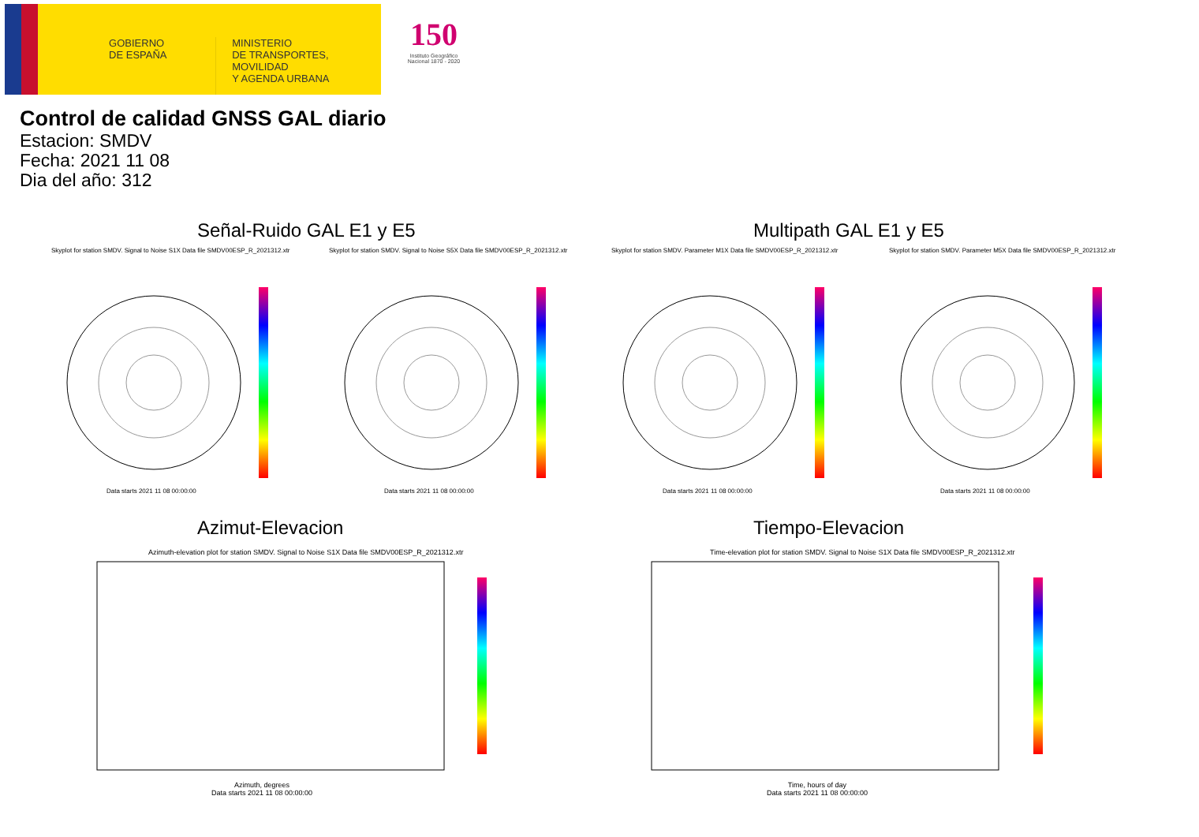GOBIERNO
DE ESPAÑA
MINISTERIO
DE TRANSPORTES, MOVILIDAD
Y AGENDA URBANA
150
Instituto Geográfico
Nacional 1870 - 2020
Control de calidad GNSS GAL diario
Estacion: SMDV
Fecha: 2021 11 08
Dia del año: 312
Señal-Ruido GAL E1 y E5 Multipath GAL E1 y E5
Skyplot for station SMDV. Signal to Noise S1X Data file SMDV00ESP_R_2021312.xtr
Skyplot for station SMDV. Signal to Noise S5X Data file SMDV00ESP_R_2021312.xtr
Skyplot for station SMDV. Parameter M1X Data file SMDV00ESP_R_2021312.xtr
Skyplot for station SMDV. Parameter M5X Data file SMDV00ESP_R_2021312.xtr
Data starts 2021 11 08 00:00:00
Data starts 2021 11 08 00:00:00
Data starts 2021 11 08 00:00:00
Data starts 2021 11 08 00:00:00
Azimut-Elevacion Tiempo-Elevacion
Azimuth-elevation plot for station SMDV. Signal to Noise S1X Data file SMDV00ESP_R_2021312.xtr
Time-elevation plot for station SMDV. Signal to Noise S1X Data file SMDV00ESP_R_2021312.xtr
Azimuth, degrees
Data starts 2021 11 08 00:00:00
Time, hours of day
Data starts 2021 11 08 00:00:00